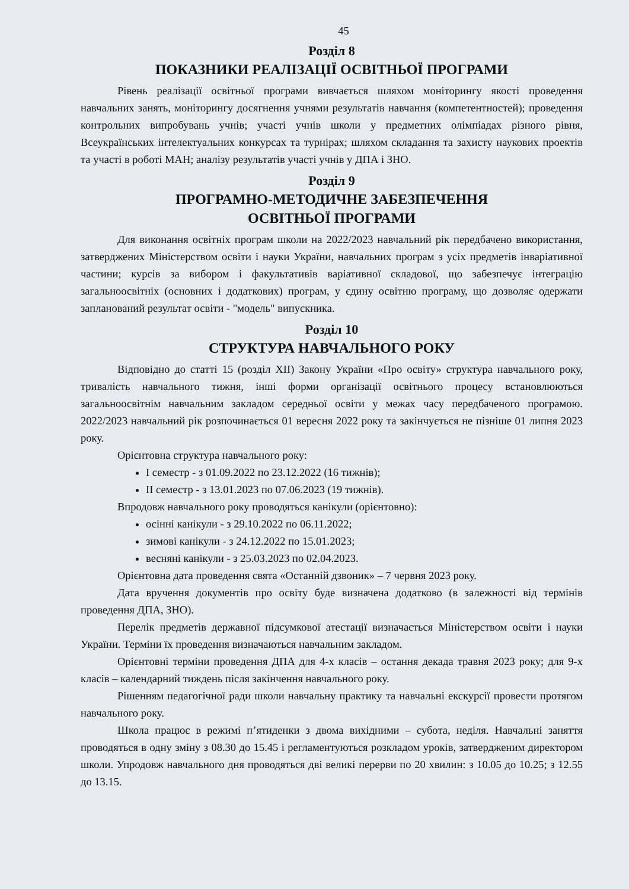45
Розділ 8
ПОКАЗНИКИ РЕАЛІЗАЦІЇ ОСВІТНЬОЇ ПРОГРАМИ
Рівень реалізації освітньої програми вивчається шляхом моніторингу якості проведення навчальних занять, моніторингу досягнення учнями результатів навчання (компетентностей); проведення контрольних випробувань учнів; участі учнів школи у предметних олімпіадах різного рівня, Всеукраїнських інтелектуальних конкурсах та турнірах; шляхом складання та захисту наукових проектів та участі в роботі МАН; аналізу результатів участі учнів у ДПА і ЗНО.
Розділ 9
ПРОГРАМНО-МЕТОДИЧНЕ ЗАБЕЗПЕЧЕННЯ
ОСВІТНЬОЇ ПРОГРАМИ
Для виконання освітніх програм школи на 2022/2023 навчальний рік передбачено використання, затверджених Міністерством освіти і науки України, навчальних програм з усіх предметів інваріативної частини; курсів за вибором і факультативів варіативної складової, що забезпечує інтеграцію загальноосвітніх (основних і додаткових) програм, у єдину освітню програму, що дозволяє одержати запланований результат освіти - "модель" випускника.
Розділ 10
СТРУКТУРА НАВЧАЛЬНОГО РОКУ
Відповідно до статті 15 (розділ XII) Закону України «Про освіту» структура навчального року, тривалість навчального тижня, інші форми організації освітнього процесу встановлюються загальноосвітнім навчальним закладом середньої освіти у межах часу передбаченого програмою. 2022/2023 навчальний рік розпочинається 01 вересня 2022 року та закінчується не пізніше 01 липня 2023 року.
Орієнтовна структура навчального року:
І семестр - з 01.09.2022 по 23.12.2022 (16 тижнів);
ІІ семестр - з 13.01.2023 по 07.06.2023 (19 тижнів).
Впродовж навчального року проводяться канікули (орієнтовно):
осінні канікули - з 29.10.2022 по 06.11.2022;
зимові канікули - з 24.12.2022 по 15.01.2023;
весняні канікули - з 25.03.2023 по 02.04.2023.
Орієнтовна дата проведення свята «Останній дзвоник» – 7 червня 2023 року.
Дата вручення документів про освіту буде визначена додатково (в залежності від термінів проведення ДПА, ЗНО).
Перелік предметів державної підсумкової атестації визначається Міністерством освіти і науки України. Терміни їх проведення визначаються навчальним закладом.
Орієнтовні терміни проведення ДПА для 4-х класів – остання декада травня 2023 року; для 9-х класів – календарний тиждень після закінчення навчального року.
Рішенням педагогічної ради школи навчальну практику та навчальні екскурсії провести протягом навчального року.
Школа працює в режимі п’ятиденки з двома вихідними – субота, неділя. Навчальні заняття проводяться в одну зміну з 08.30 до 15.45 і регламентуються розкладом уроків, затвердженим директором школи. Упродовж навчального дня проводяться дві великі перерви по 20 хвилин: з 10.05 до 10.25; з 12.55 до 13.15.